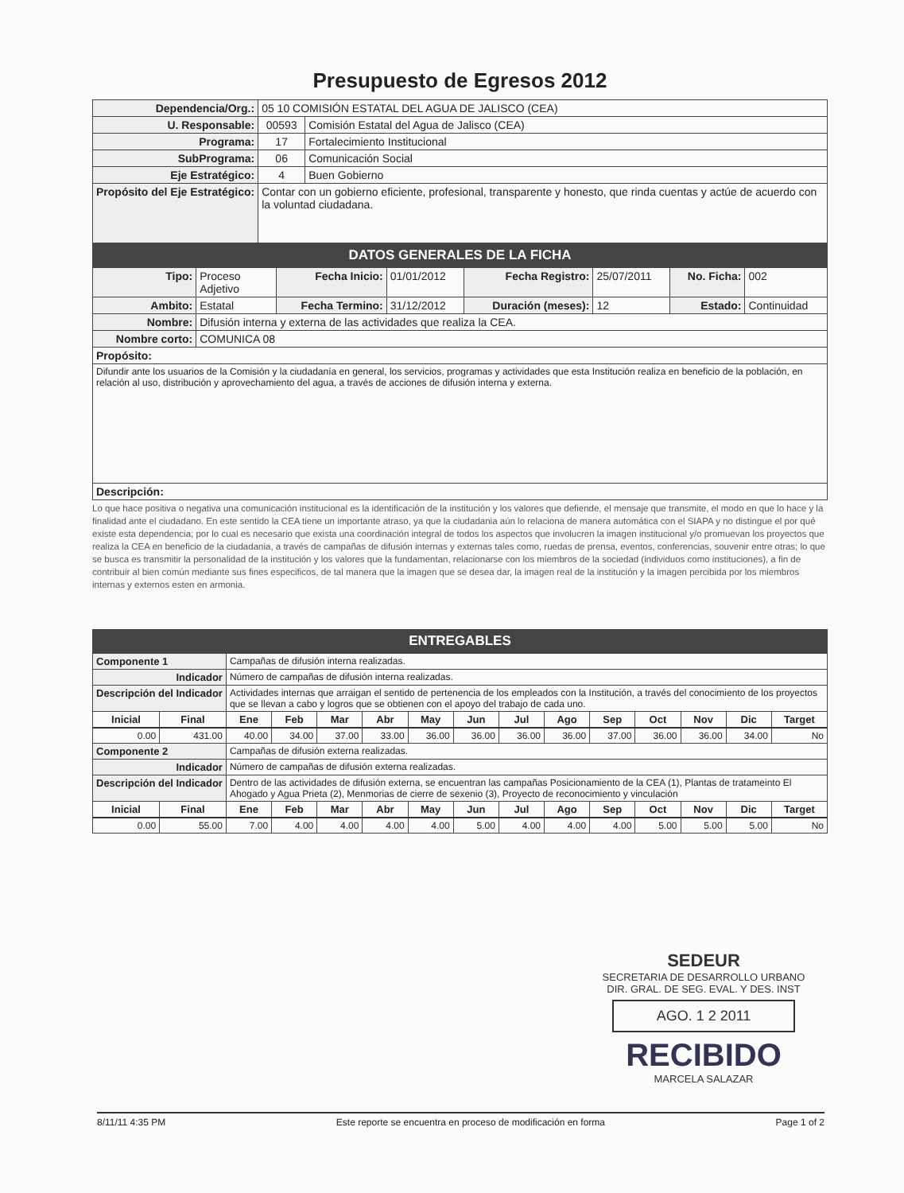Presupuesto de Egresos 2012
| Dependencia/Org.: | 05 10 COMISIÓN ESTATAL DEL AGUA DE JALISCO (CEA) | |
| U. Responsable: | 00593 | Comisión Estatal del Agua de Jalisco (CEA) |
| Programa: | 17 | Fortalecimiento Institucional |
| SubPrograma: | 06 | Comunicación Social |
| Eje Estratégico: | 4 | Buen Gobierno |
| Propósito del Eje Estratégico: | Contar con un gobierno eficiente, profesional, transparente y honesto, que rinda cuentas y actúe de acuerdo con la voluntad ciudadana. | |
DATOS GENERALES DE LA FICHA
| Tipo: | Proceso Adjetivo | Fecha Inicio: | 01/01/2012 | Fecha Registro: | 25/07/2011 | No. Ficha: | 002 |
| Ambito: | Estatal | Fecha Termino: | 31/12/2012 | Duración (meses): | 12 | Estado: | Continuidad |
| Nombre: | Difusión interna y externa de las actividades que realiza la CEA. | | | | | | |
| Nombre corto: | COMUNICA 08 | | | | | | |
| Propósito: | | | | | | | |
| Difundir ante los usuarios de la Comisión y la ciudadanía en general, los servicios, programas y actividades que esta Institución realiza en beneficio de la población, en relación al uso, distribución y aprovechamiento del agua, a través de acciones de difusión interna y externa. | | | | | | | |
| Descripción: | | | | | | | |
Lo que hace positiva o negativa una comunicación institucional es la identificación de la institución y los valores que defiende, el mensaje que transmite, el modo en que lo hace y la finalidad ante el ciudadano. En este sentido la CEA tiene un importante atraso, ya que la ciudadania aún lo relaciona de manera automática con el SIAPA y no distingue el por qué existe esta dependencia; por lo cual es necesario que exista una coordinación integral de todos los aspectos que involucren la imagen institucional y/o promuevan los proyectos que realiza la CEA en beneficio de la ciudadania, a través de campañas de difusión internas y externas tales como, ruedas de prensa, eventos, conferencias, souvenir entre otras; lo que se busca es transmitir la personalidad de la institución y los valores que la fundamentan, relacionarse con los miembros de la sociedad (individuos como instituciones), a fin de contribuir al bien común mediante sus fines especificos, de tal manera que la imagen que se desea dar, la imagen real de la institución y la imagen percibida por los miembros internas y externos esten en armonia.
ENTREGABLES
| Componente 1 | | Campañas de difusión interna realizadas. | | | | | | | | | | | | |
| Indicador | | Número de campañas de difusión interna realizadas. | | | | | | | | | | | | |
| Descripción del Indicador | | Actividades internas que arraigan el sentido de pertenencia de los empleados con la Institución, a través del conocimiento de los proyectos que se llevan a cabo y logros que se obtienen con el apoyo del trabajo de cada uno. | | | | | | | | | | | | |
| Inicial | Final | Ene | Feb | Mar | Abr | May | Jun | Jul | Ago | Sep | Oct | Nov | Dic | Target |
| 0.00 | 431.00 | 40.00 | 34.00 | 37.00 | 33.00 | 36.00 | 36.00 | 36.00 | 36.00 | 37.00 | 36.00 | 36.00 | 34.00 | No |
| Componente 2 | | Campañas de difusión externa realizadas. | | | | | | | | | | | | |
| Indicador | | Número de campañas de difusión externa realizadas. | | | | | | | | | | | | |
| Descripción del Indicador | | Dentro de las actividades de difusión externa, se encuentran las campañas Posicionamiento de la CEA (1), Plantas de tratameinto El Ahogado y Agua Prieta (2), Menmorias de cierre de sexenio (3), Proyecto de reconocimiento y vinculación | | | | | | | | | | | | |
| Inicial | Final | Ene | Feb | Mar | Abr | May | Jun | Jul | Ago | Sep | Oct | Nov | Dic | Target |
| 0.00 | 55.00 | 7.00 | 4.00 | 4.00 | 4.00 | 4.00 | 5.00 | 4.00 | 4.00 | 4.00 | 5.00 | 5.00 | 5.00 | No |
SEDEUR
SECRETARIA DE DESARROLLO URBANO
DIR. GRAL. DE SEG. EVAL. Y DES. INST
AGO. 1 2 2011
RECIBIDO
MARCELA SALAZAR
8/11/11 4:35 PM Este reporte se encuentra en proceso de modificación en forma Page 1 of 2